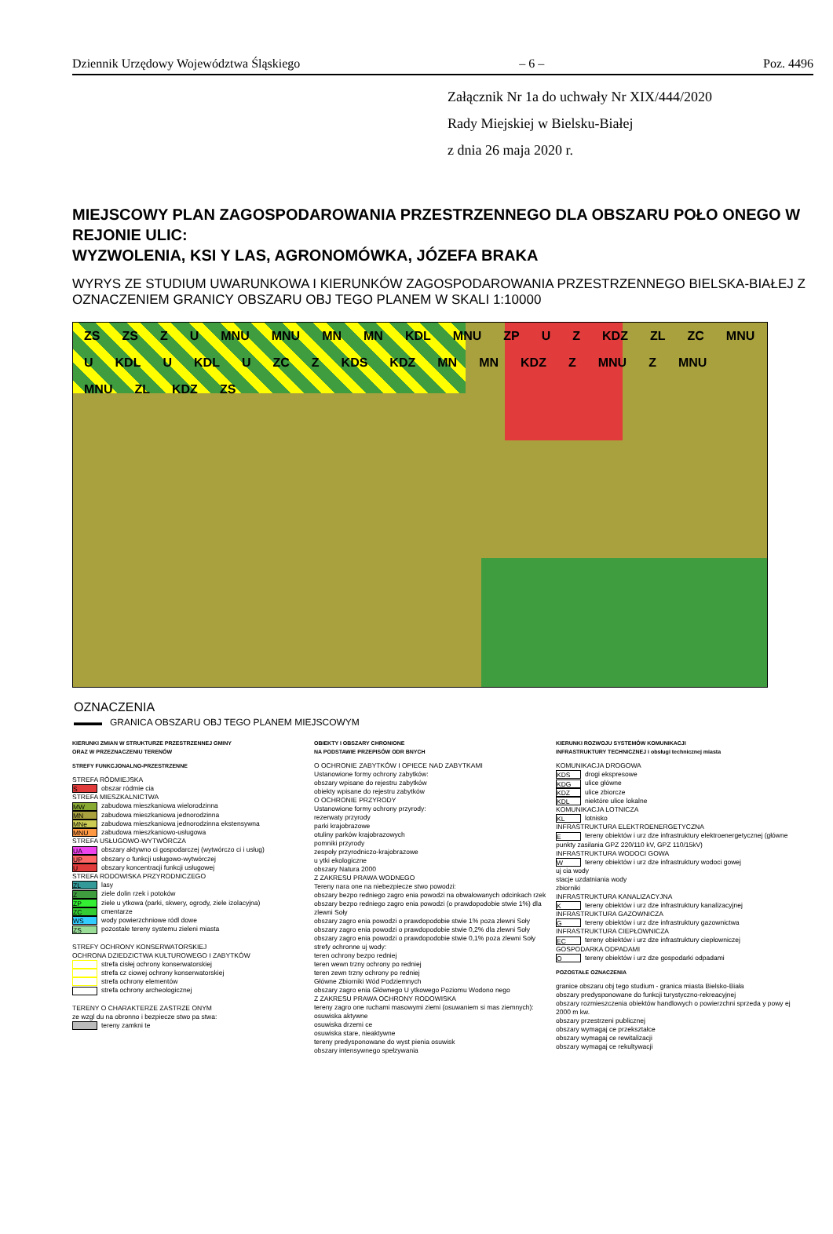Dziennik Urzędowy Województwa Śląskiego – 6 – Poz. 4496
Załącznik Nr 1a do uchwały Nr XIX/444/2020
Rady Miejskiej w Bielsku-Białej
z dnia 26 maja 2020 r.
MIEJSCOWY PLAN ZAGOSPODAROWANIA PRZESTRZENNEGO DLA OBSZARU POŁO ONEGO W REJONIE ULIC:
WYZWOLENIA, KSI Y LAS, AGRONOMÓWKA, JÓZEFA BRAKA
WYRYS ZE STUDIUM UWARUNKOWA I KIERUNKÓW ZAGOSPODAROWANIA PRZESTRZENNEGO BIELSKA-BIAŁEJ Z OZNACZENIEM GRANICY OBSZARU OBJ TEGO PLANEM W SKALI 1:10000
ZS ZS Z U MNU MNU MN MN KDL MNU ZP U Z KDZ ZL ZC MNU U KDL U KDL U ZC Z KDS KDZ MN MN KDZ Z MNU Z MNU MNU ZL KDZ ZS
OZNACZENIA
▬▬▬ GRANICA OBSZARU OBJ TEGO PLANEM MIEJSCOWYM
KIERUNKI ZMIAN W STRUKTURZE PRZESTRZENNEJ GMINY
ORAZ W PRZEZNACZENIU TERENÓW
STREFY FUNKCJONALNO-PRZESTRZENNE
STREFA RÓDMIEJSKA
Sobszar ródmie cia
STREFA MIESZKALNICTWA
MW zabudowa mieszkaniowa wielorodzinna
MN zabudowa mieszkaniowa jednorodzinna
MNe zabudowa mieszkaniowa jednorodzinna ekstensywna
MNU zabudowa mieszkaniowo-usługowa
STREFA USŁUGOWO-WYTWÓRCZA
UA obszary aktywno ci gospodarczej (wytwórczo ci i usług)
UP obszary o funkcji usługowo-wytwórczej
Uobszary koncentracji funkcji usługowej
STREFA RODOWISKA PRZYRODNICZEGO
ZL lasy
Zziele dolin rzek i potoków
ZP ziele u ytkowa (parki, skwery, ogrody, ziele izolacyjna)
ZC cmentarze
WS wody powierzchniowe ródl dowe
ZS pozostałe tereny systemu zieleni miasta
STREFY OCHRONY KONSERWATORSKIEJ
OCHRONA DZIEDZICTWA KULTUROWEGO I ZABYTKÓW
strefa cisłej ochrony konserwatorskiej
strefa cz ciowej ochrony konserwatorskiej
strefa ochrony elementów
strefa ochrony archeologicznej
TERENY O CHARAKTERZE ZASTRZE ONYM
ze wzgl du na obronno i bezpiecze stwo pa stwa:
tereny zamkni te
OBIEKTY I OBSZARY CHRONIONE
NA PODSTAWIE PRZEPISÓW ODR BNYCH
O OCHRONIE ZABYTKÓW I OPIECE NAD ZABYTKAMI
Ustanowione formy ochrony zabytków:
obszary wpisane do rejestru zabytków
obiekty wpisane do rejestru zabytków
O OCHRONIE PRZYRODY
Ustanowione formy ochrony przyrody:
rezerwaty przyrody
parki krajobrazowe
otuliny parków krajobrazowych
pomniki przyrody
zespoły przyrodniczo-krajobrazowe
u ytki ekologiczne
obszary Natura 2000
Z ZAKRESU PRAWA WODNEGO
Tereny nara one na niebezpiecze stwo powodzi:
obszary bezpo redniego zagro enia powodzi na obwałowanych odcinkach rzek
obszary bezpo redniego zagro enia powodzi (o prawdopodobie stwie 1%) dla zlewni Soły
obszary zagro enia powodzi o prawdopodobie stwie 1% poza zlewni Soły
obszary zagro enia powodzi o prawdopodobie stwie 0,2% dla zlewni Soły
obszary zagro enia powodzi o prawdopodobie stwie 0,1% poza zlewni Soły
strefy ochronne uj wody:
teren ochrony bezpo redniej
teren wewn trzny ochrony po redniej
teren zewn trzny ochrony po redniej
Główne Zbiorniki Wód Podziemnych
obszary zagro enia Głównego U ytkowego Poziomu Wodono nego
Z ZAKRESU PRAWA OCHRONY RODOWISKA
tereny zagro one ruchami masowymi ziemi (osuwaniem si mas ziemnych):
osuwiska aktywne
osuwiska drzemi ce
osuwiska stare, nieaktywne
tereny predysponowane do wyst pienia osuwisk
obszary intensywnego spełzywania
KIERUNKI ROZWOJU SYSTEMÓW KOMUNIKACJI
INFRASTRUKTURY TECHNICZNEJ i obsługi technicznej miasta
KOMUNIKACJA DROGOWA
KDS drogi ekspresowe
KDG ulice główne
KDZ ulice zbiorcze
KDL niektóre ulice lokalne
KOMUNIKACJA LOTNICZA
KL lotnisko
INFRASTRUKTURA ELEKTROENERGETYCZNA
Etereny obiektów i urz dze infrastruktury elektroenergetycznej (główne punkty zasilania GPZ 220/110 kV, GPZ 110/15kV)
INFRASTRUKTURA WODOCI GOWA
Wtereny obiektów i urz dze infrastruktury wodoci gowej
uj cia wody
stacje uzdatniania wody
zbiorniki
INFRASTRUKTURA KANALIZACYJNA
Ktereny obiektów i urz dze infrastruktury kanalizacyjnej
INFRASTRUKTURA GAZOWNICZA
Gtereny obiektów i urz dze infrastruktury gazownictwa
INFRASTRUKTURA CIEPŁOWNICZA
EC tereny obiektów i urz dze infrastruktury ciepłowniczej
GOSPODARKA ODPADAMI
Otereny obiektów i urz dze gospodarki odpadami
POZOSTAŁE OZNACZENIA
granice obszaru obj tego studium - granica miasta Bielsko-Biała
obszary predysponowane do funkcji turystyczno-rekreacyjnej
obszary rozmieszczenia obiektów handlowych o powierzchni sprzeda y powy ej 2000 m kw.
obszary przestrzeni publicznej
obszary wymagaj ce przekształce
obszary wymagaj ce rewitalizacji
obszary wymagaj ce rekultywacji